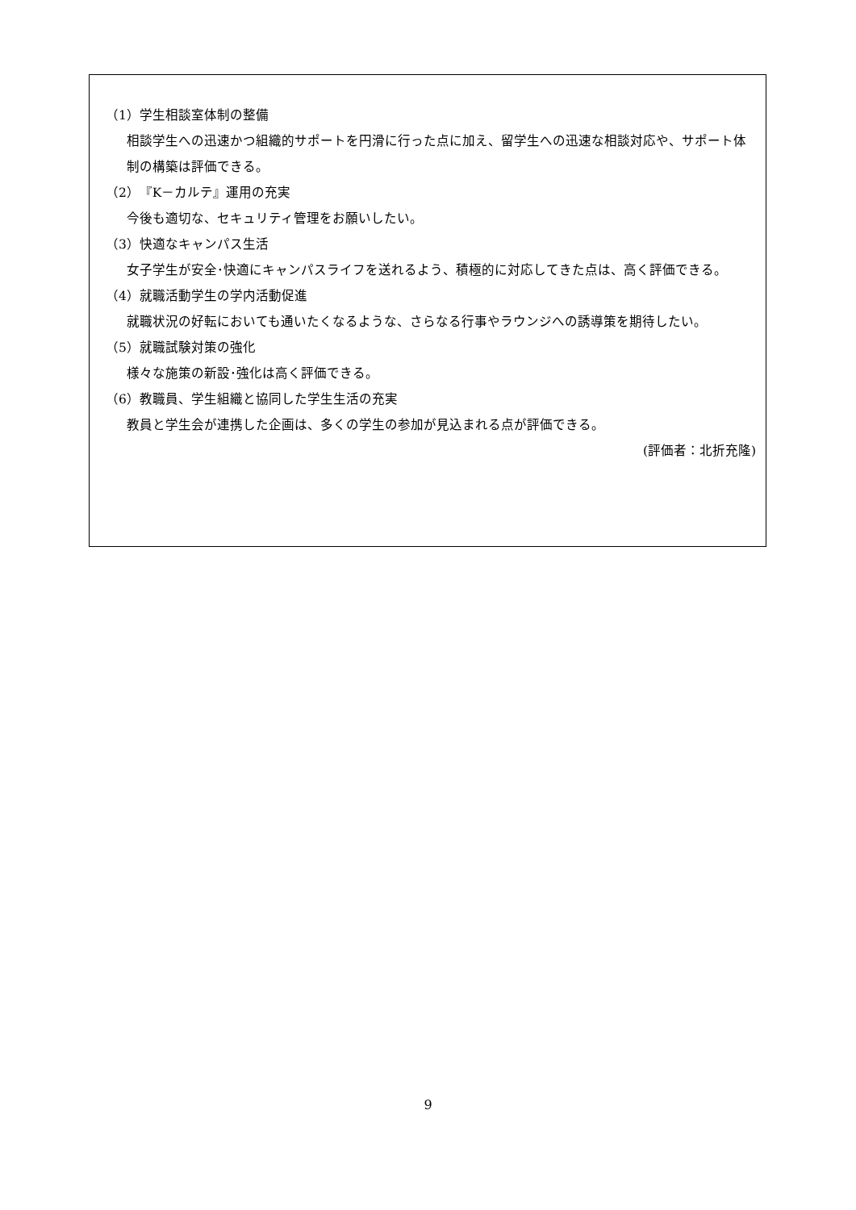（1）学生相談室体制の整備
相談学生への迅速かつ組織的サポートを円滑に行った点に加え、留学生への迅速な相談対応や、サポート体制の構築は評価できる。
（2）『K－カルテ』運用の充実
今後も適切な、セキュリティ管理をお願いしたい。
（3）快適なキャンパス生活
女子学生が安全･快適にキャンパスライフを送れるよう、積極的に対応してきた点は、高く評価できる。
（4）就職活動学生の学内活動促進
就職状況の好転においても通いたくなるような、さらなる行事やラウンジへの誘導策を期待したい。
（5）就職試験対策の強化
様々な施策の新設･強化は高く評価できる。
（6）教職員、学生組織と協同した学生生活の充実
教員と学生会が連携した企画は、多くの学生の参加が見込まれる点が評価できる。
(評価者：北折充隆)
9